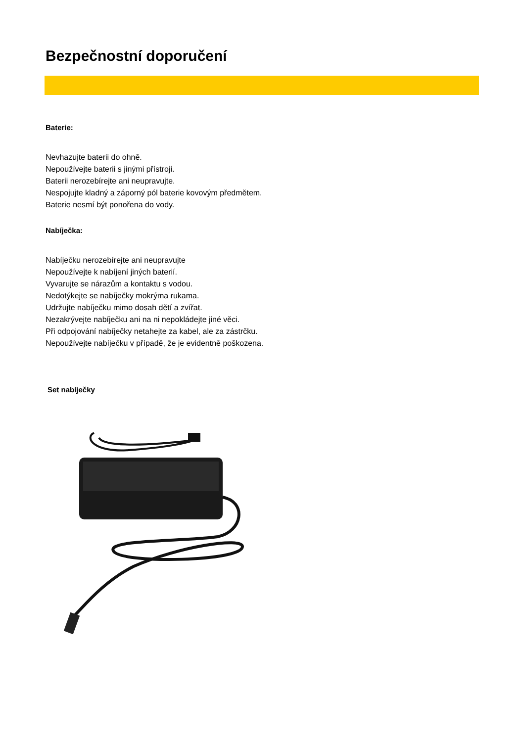Bezpečnostní doporučení
Baterie:
Nevhazujte baterii do ohně.
Nepoužívejte baterii s jinými přístroji.
Baterii nerozebírejte ani neupravujte.
Nespojujte kladný a záporný pól baterie kovovým předmětem.
Baterie nesmí být ponořena do vody.
Nabíječka:
Nabíječku nerozebírejte ani neupravujte
Nepoužívejte k nabíjení jiných baterií.
Vyvarujte se nárazům a kontaktu s vodou.
Nedotýkejte se nabíječky mokrýma rukama.
Udržujte nabíječku mimo dosah dětí a zvířat.
Nezakrývejte nabíječku ani na ni nepokládejte jiné věci.
Při odpojování nabíječky netahejte za kabel, ale za zástrčku.
Nepoužívejte nabíječku v případě, že je evidentně poškozena.
Set nabíječky